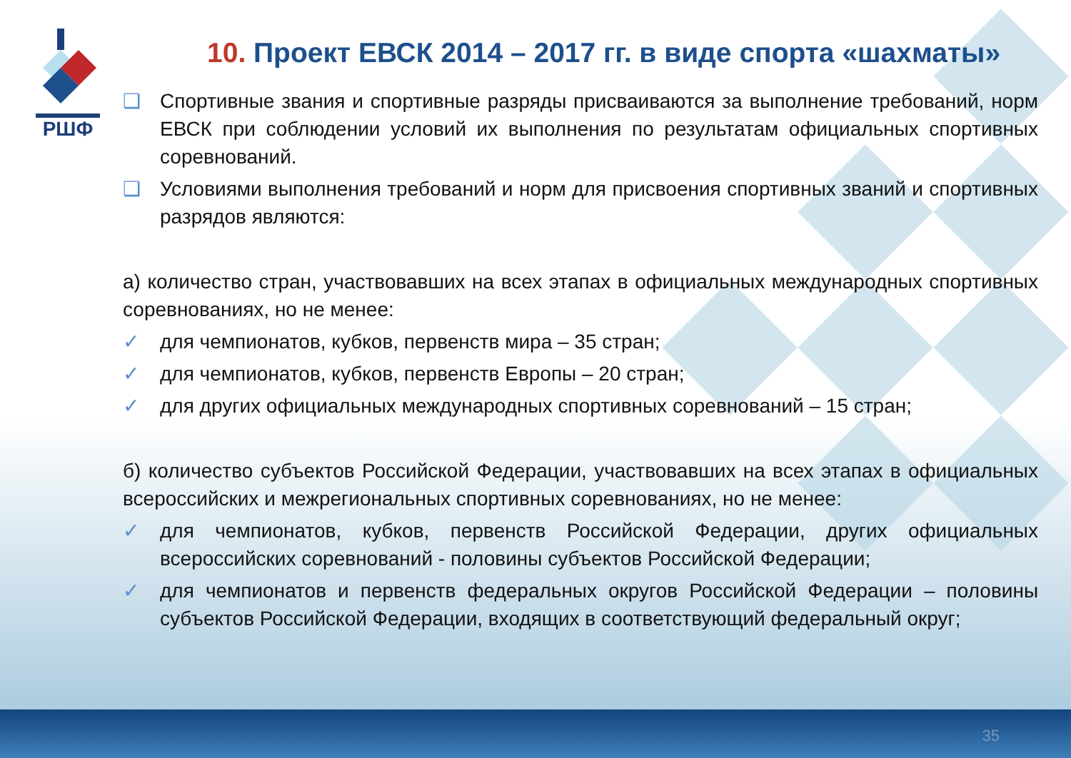РШФ
10. Проект ЕВСК 2014 – 2017 гг. в виде спорта «шахматы»
❑ Спортивные звания и спортивные разряды присваиваются за выполнение требований, норм ЕВСК при соблюдении условий их выполнения по результатам официальных спортивных соревнований.
❑ Условиями выполнения требований и норм для присвоения спортивных званий и спортивных разрядов являются:
а) количество стран, участвовавших на всех этапах в официальных международных спортивных соревнованиях, но не менее:
✓ для чемпионатов, кубков, первенств мира – 35 стран;
✓ для чемпионатов, кубков, первенств Европы – 20 стран;
✓ для других официальных международных спортивных соревнований – 15 стран;
б) количество субъектов Российской Федерации, участвовавших на всех этапах в официальных всероссийских и межрегиональных спортивных соревнованиях, но не менее:
✓ для чемпионатов, кубков, первенств Российской Федерации, других официальных всероссийских соревнований - половины субъектов Российской Федерации;
✓ для чемпионатов и первенств федеральных округов Российской Федерации – половины субъектов Российской Федерации, входящих в соответствующий федеральный округ;
35